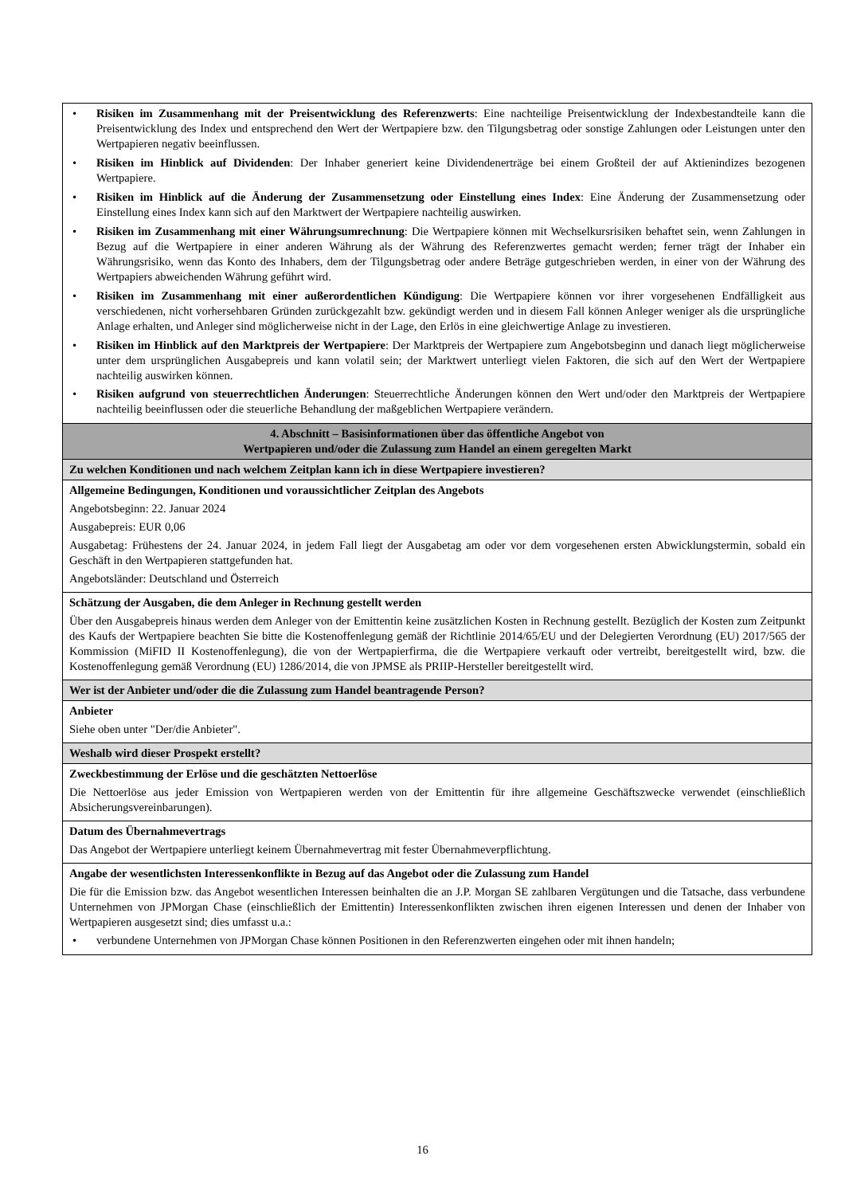| • Risiken im Zusammenhang mit der Preisentwicklung des Referenzwerts : Eine nachteilige Preisentwicklung der Indexbestandteile kann die Preisentwicklung des Index und entsprechend den Wert der Wertpapiere bzw. den Tilgungsbetrag oder sonstige Zahlungen oder Leistungen unter den Wertpapieren negativ beeinflussen. • Risiken im Hinblick auf Dividenden : Der Inhaber generiert keine Dividendenerträge bei einem Großteil der auf Aktienindizes bezogenen Wertpapiere. • Risiken im Hinblick auf die Änderung der Zusammensetzung oder Einstellung eines Index : Eine Änderung der Zusammensetzung oder Einstellung eines Index kann sich auf den Marktwert der Wertpapiere nachteilig auswirken. • Risiken im Zusammenhang mit einer Währungsumrechnung : Die Wertpapiere können mit Wechselkursrisiken behaftet sein, wenn Zahlungen in Bezug auf die Wertpapiere in einer anderen Währung als der Währung des Referenzwertes gemacht werden; ferner trägt der Inhaber ein Währungsrisiko, wenn das Konto des Inhabers, dem der Tilgungsbetrag oder andere Beträge gutgeschrieben werden, in einer von der Währung des Wertpapiers abweichenden Währung geführt wird. • Risiken im Zusammenhang mit einer außerordentlichen Kündigung : Die Wertpapiere können vor ihrer vorgesehenen Endfälligkeit aus verschiedenen, nicht vorhersehbaren Gründen zurückgezahlt bzw. gekündigt werden und in diesem Fall können Anleger weniger als die ursprüngliche Anlage erhalten, und Anleger sind möglicherweise nicht in der Lage, den Erlös in eine gleichwertige Anlage zu investieren. • Risiken im Hinblick auf den Marktpreis der Wertpapiere : Der Marktpreis der Wertpapiere zum Angebotsbeginn und danach liegt möglicherweise unter dem ursprünglichen Ausgabepreis und kann volatil sein; der Marktwert unterliegt vielen Faktoren, die sich auf den Wert der Wertpapiere nachteilig auswirken können. • Risiken aufgrund von steuerrechtlichen Änderungen : Steuerrechtliche Änderungen können den Wert und/oder den Marktpreis der Wertpapiere nachteilig beeinflussen oder die steuerliche Behandlung der maßgeblichen Wertpapiere verändern. |
| 4. Abschnitt – Basisinformationen über das öffentliche Angebot von Wertpapieren und/oder die Zulassung zum Handel an einem geregelten Markt |
| Zu welchen Konditionen und nach welchem Zeitplan kann ich in diese Wertpapiere investieren? |
| Allgemeine Bedingungen, Konditionen und voraussichtlicher Zeitplan des Angebots Angebotsbeginn: 22. Januar 2024 Ausgabepreis: EUR 0,06 Ausgabetag: Frühestens der 24. Januar 2024, in jedem Fall liegt der Ausgabetag am oder vor dem vorgesehenen ersten Abwicklungstermin, sobald ein Geschäft in den Wertpapieren stattgefunden hat. Angebotsländer: Deutschland und Österreich |
| Schätzung der Ausgaben, die dem Anleger in Rechnung gestellt werden Über den Ausgabepreis hinaus werden dem Anleger von der Emittentin keine zusätzlichen Kosten in Rechnung gestellt. Bezüglich der Kosten zum Zeitpunkt des Kaufs der Wertpapiere beachten Sie bitte die Kostenoffenlegung gemäß der Richtlinie 2014/65/EU und der Delegierten Verordnung (EU) 2017/565 der Kommission (MiFID II Kostenoffenlegung), die von der Wertpapierfirma, die die Wertpapiere verkauft oder vertreibt, bereitgestellt wird, bzw. die Kostenoffenlegung gemäß Verordnung (EU) 1286/2014, die von JPMSE als PRIIP-Hersteller bereitgestellt wird. |
| Wer ist der Anbieter und/oder die die Zulassung zum Handel beantragende Person? |
| Anbieter Siehe oben unter "Der/die Anbieter". |
| Weshalb wird dieser Prospekt erstellt? |
| Zweckbestimmung der Erlöse und die geschätzten Nettoerlöse Die Nettoerlöse aus jeder Emission von Wertpapieren werden von der Emittentin für ihre allgemeine Geschäftszwecke verwendet (einschließlich Absicherungsvereinbarungen). |
| Datum des Übernahmevertrags Das Angebot der Wertpapiere unterliegt keinem Übernahmevertrag mit fester Übernahmeverpflichtung. |
| Angabe der wesentlichsten Interessenkonflikte in Bezug auf das Angebot oder die Zulassung zum Handel Die für die Emission bzw. das Angebot wesentlichen Interessen beinhalten die an J.P. Morgan SE zahlbaren Vergütungen und die Tatsache, dass verbundene Unternehmen von JPMorgan Chase (einschließlich der Emittentin) Interessenkonflikten zwischen ihren eigenen Interessen und denen der Inhaber von Wertpapieren ausgesetzt sind; dies umfasst u.a.: • verbundene Unternehmen von JPMorgan Chase können Positionen in den Referenzwerten eingehen oder mit ihnen handeln; |
16